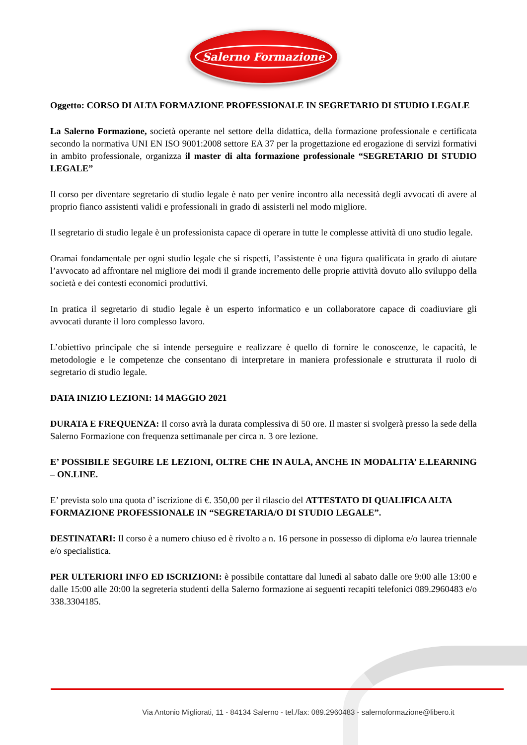Salerno Formazione
Oggetto: CORSO DI ALTA FORMAZIONE PROFESSIONALE IN SEGRETARIO DI STUDIO LEGALE
La Salerno Formazione, società operante nel settore della didattica, della formazione professionale e certificata secondo la normativa UNI EN ISO 9001:2008 settore EA 37 per la progettazione ed erogazione di servizi formativi in ambito professionale, organizza il master di alta formazione professionale “SEGRETARIO DI STUDIO LEGALE”
Il corso per diventare segretario di studio legale è nato per venire incontro alla necessità degli avvocati di avere al proprio fianco assistenti validi e professionali in grado di assisterli nel modo migliore.
Il segretario di studio legale è un professionista capace di operare in tutte le complesse attività di uno studio legale.
Oramai fondamentale per ogni studio legale che si rispetti, l’assistente è una figura qualificata in grado di aiutare l’avvocato ad affrontare nel migliore dei modi il grande incremento delle proprie attività dovuto allo sviluppo della società e dei contesti economici produttivi.
In pratica il segretario di studio legale è un esperto informatico e un collaboratore capace di coadiuviare gli avvocati durante il loro complesso lavoro.
L’obiettivo principale che si intende perseguire e realizzare è quello di fornire le conoscenze, le capacità, le metodologie e le competenze che consentano di interpretare in maniera professionale e strutturata il ruolo di segretario di studio legale.
DATA INIZIO LEZIONI: 14 MAGGIO 2021
DURATA E FREQUENZA: Il corso avrà la durata complessiva di 50 ore. Il master si svolgerà presso la sede della Salerno Formazione con frequenza settimanale per circa n. 3 ore lezione.
E’ POSSIBILE SEGUIRE LE LEZIONI, OLTRE CHE IN AULA, ANCHE IN MODALITA’ E.LEARNING – ON.LINE.
E’ prevista solo una quota d’ iscrizione di €. 350,00 per il rilascio del ATTESTATO DI QUALIFICA ALTA FORMAZIONE PROFESSIONALE IN “SEGRETARIA/O DI STUDIO LEGALE”.
DESTINATARI: Il corso è a numero chiuso ed è rivolto a n. 16 persone in possesso di diploma e/o laurea triennale e/o specialistica.
PER ULTERIORI INFO ED ISCRIZIONI: è possibile contattare dal lunedì al sabato dalle ore 9:00 alle 13:00 e dalle 15:00 alle 20:00 la segreteria studenti della Salerno formazione ai seguenti recapiti telefonici 089.2960483 e/o 338.3304185.
Via Antonio Migliorati, 11 - 84134 Salerno - tel./fax: 089.2960483 - salernoformazione@libero.it